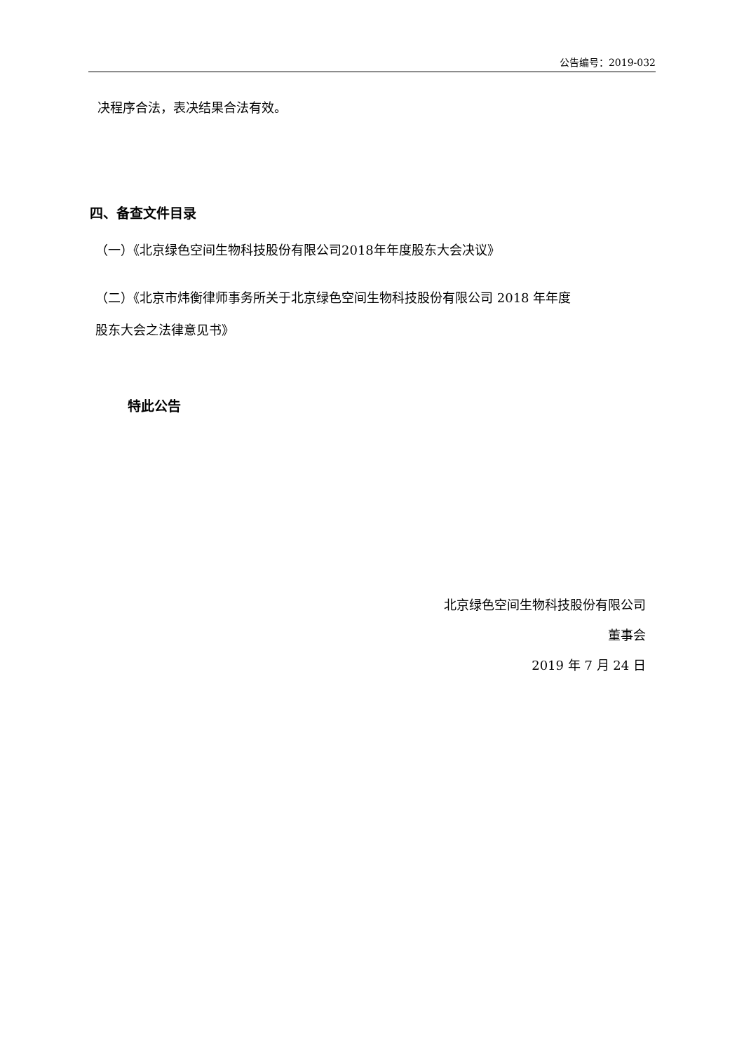公告编号：2019-032
决程序合法，表决结果合法有效。
四、备查文件目录
（一）《北京绿色空间生物科技股份有限公司2018年年度股东大会决议》
（二）《北京市炜衡律师事务所关于北京绿色空间生物科技股份有限公司 2018 年年度
股东大会之法律意见书》
特此公告
北京绿色空间生物科技股份有限公司
董事会
2019 年 7 月 24 日